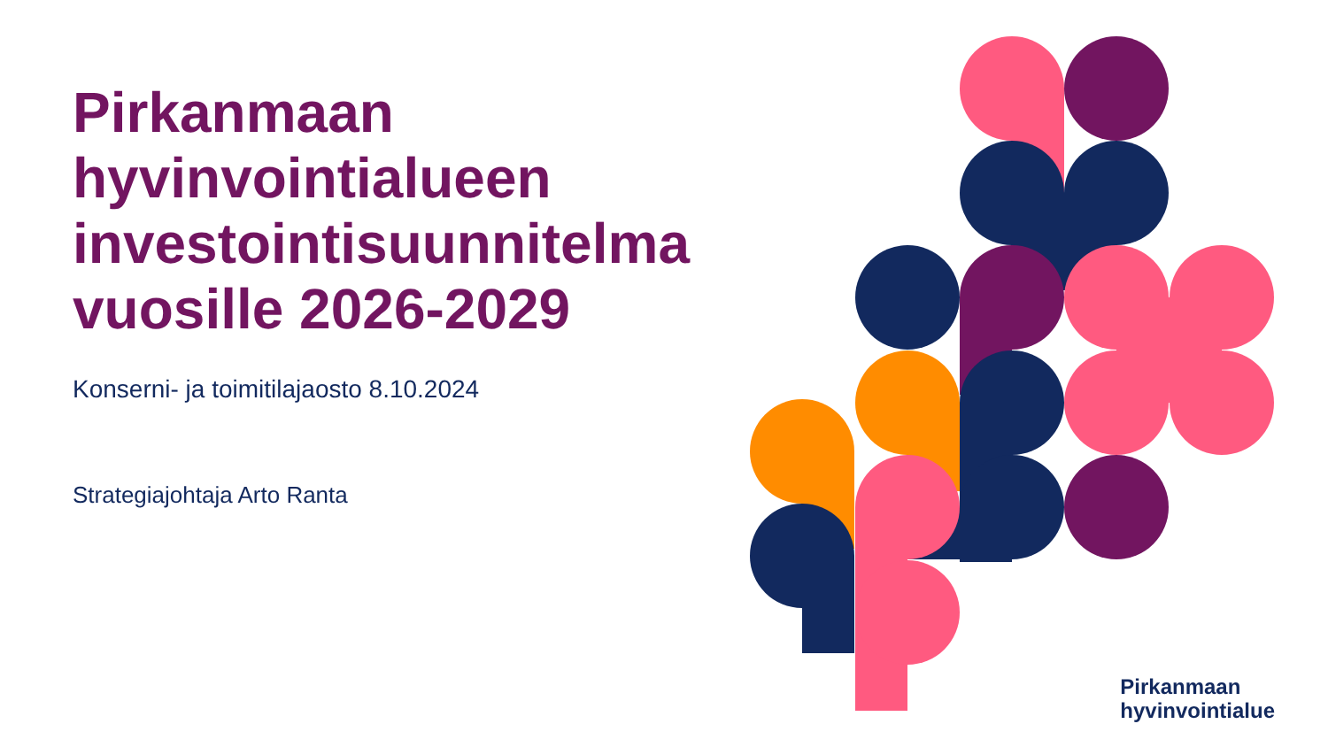Pirkanmaan hyvinvointialueen investointisuunnitelma vuosille 2026-2029
Konserni- ja toimitilajaosto 8.10.2024
Strategiajohtaja Arto Ranta
Pirkanmaan
hyvinvointialue